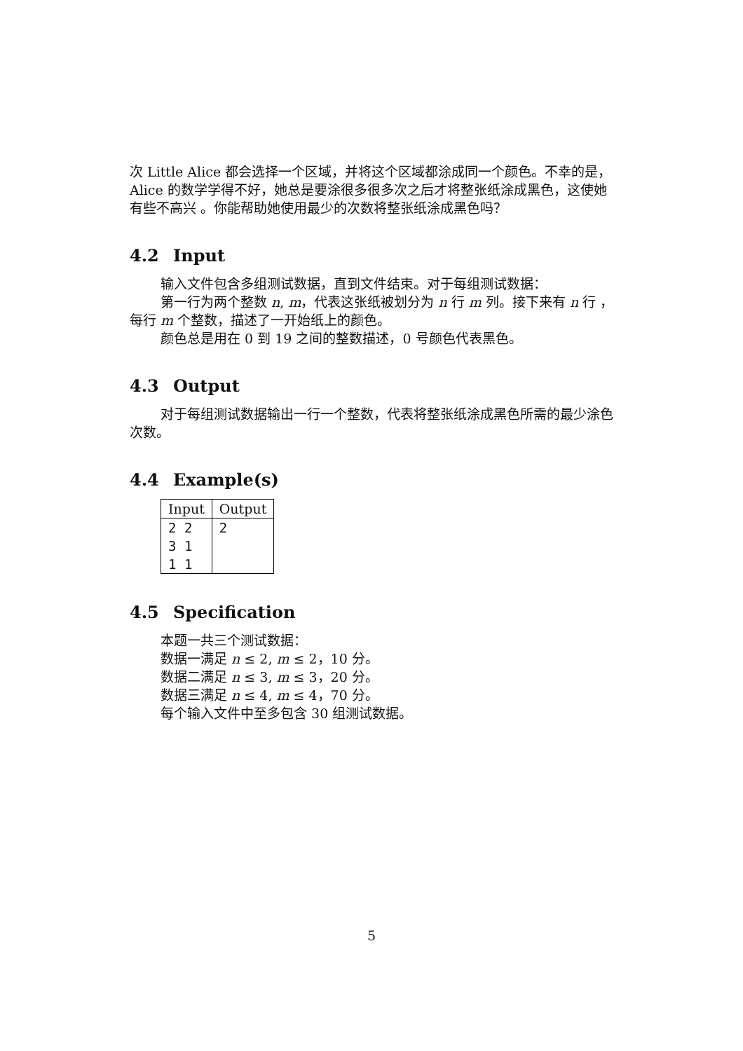次 Little Alice 都会选择一个区域，并将这个区域都涂成同一个颜色。不幸的是，Alice 的数学学得不好，她总是要涂很多很多次之后才将整张纸涂成黑色，这使她有些不高兴 。你能帮助她使用最少的次数将整张纸涂成黑色吗？
4.2 Input
输入文件包含多组测试数据，直到文件结束。对于每组测试数据：
第一行为两个整数 n, m，代表这张纸被划分为 n 行 m 列。接下来有 n 行 ，每行 m 个整数，描述了一开始纸上的颜色。
颜色总是用在 0 到 19 之间的整数描述，0 号颜色代表黑色。
4.3 Output
对于每组测试数据输出一行一个整数，代表将整张纸涂成黑色所需的最少涂色次数。
4.4 Example(s)
| Input | Output |
| --- | --- |
| 2 2 | 2 |
| 3 1 | |
| 1 1 | |
4.5 Specification
本题一共三个测试数据：
数据一满足 n ≤ 2, m ≤ 2，10 分。
数据二满足 n ≤ 3, m ≤ 3，20 分。
数据三满足 n ≤ 4, m ≤ 4，70 分。
每个输入文件中至多包含 30 组测试数据。
5